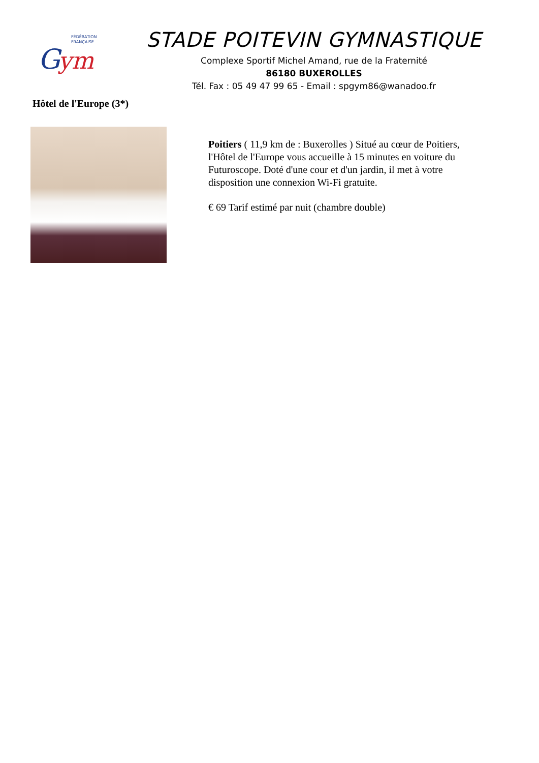FÉDÉRATION
FRANÇAISE
G
ym
STADE POITEVIN GYMNASTIQUE
Complexe Sportif Michel Amand, rue de la Fraternité
86180 BUXEROLLES
Tél. Fax : 05 49 47 99 65 - Email : spgym86@wanadoo.fr
Hôtel de l'Europe (3*)
Poitiers ( 11,9 km de : Buxerolles ) Situé au cœur de Poitiers, l'Hôtel de l'Europe vous accueille à 15 minutes en voiture du Futuroscope. Doté d'une cour et d'un jardin, il met à votre disposition une connexion Wi-Fi gratuite.
€ 69 Tarif estimé par nuit (chambre double)